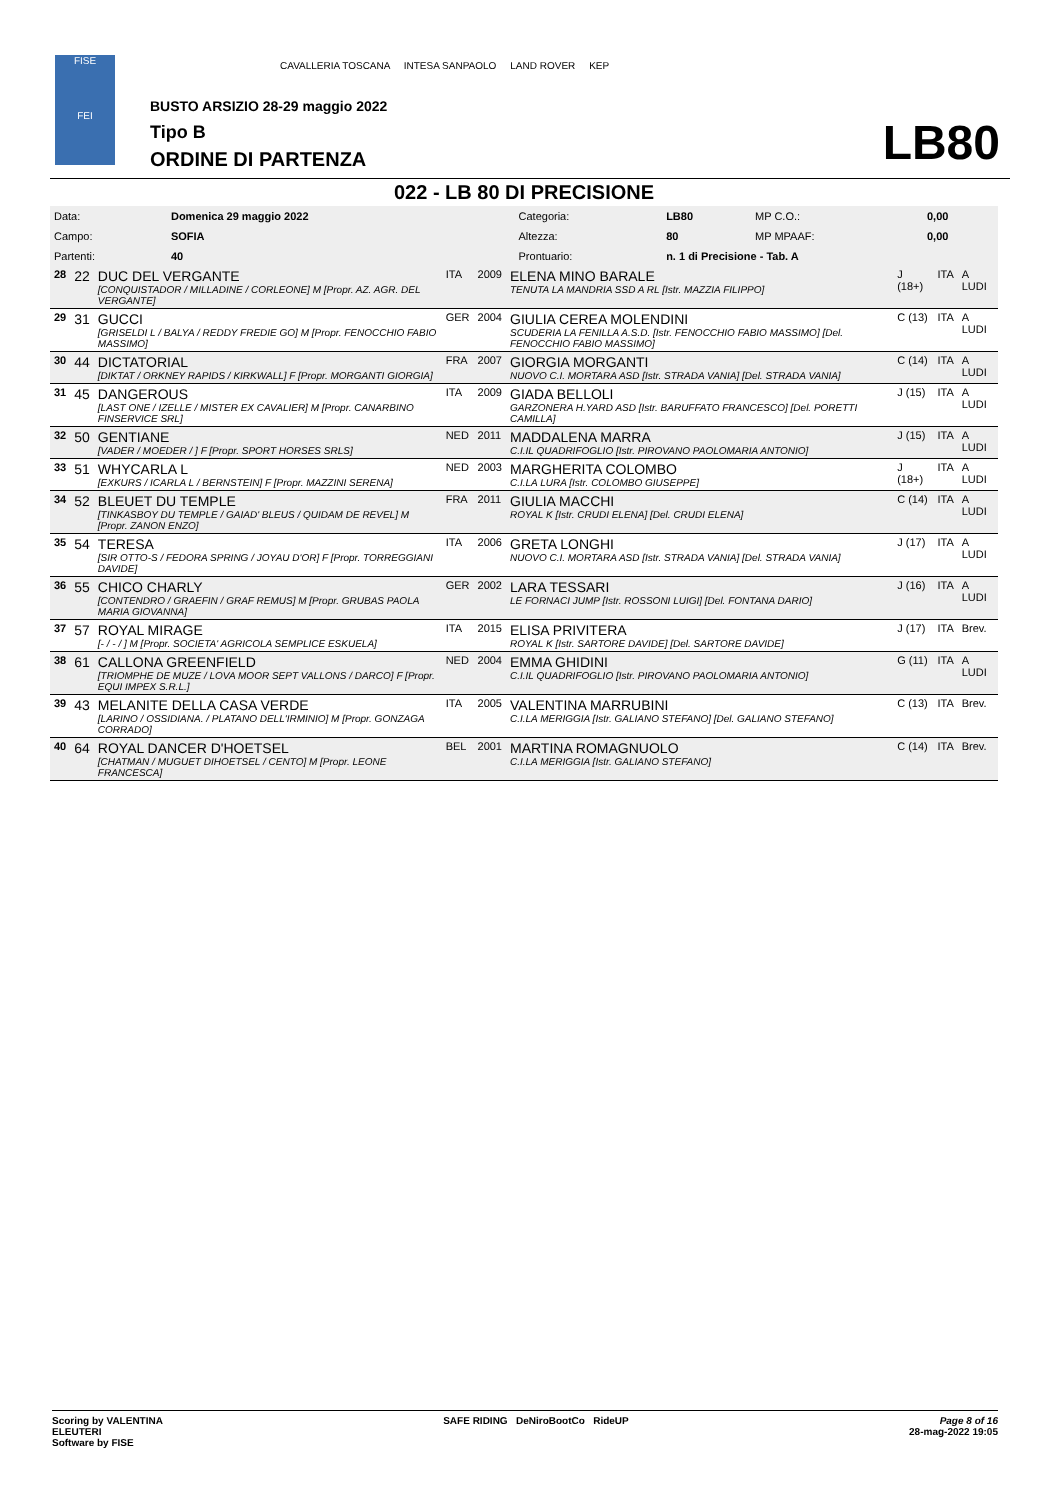FISE
FEI
CAVALLERIA TOSCANA INTESA SANPAOLO LAND ROVER KEP
BUSTO ARSIZIO 28-29 maggio 2022
Tipo B
ORDINE DI PARTENZA LB80
022 - LB 80 DI PRECISIONE
| Data: | Domenica 29 maggio 2022 | Categoria: | LB80 | MP C.O.: | 0,00 |
| Campo: | SOFIA | Altezza: | 80 | MP MPAAF: | 0,00 |
| Partenti: | 40 | Prontuario: | n. 1 di Precisione - Tab. A | | |
| 28 | 22 | DUC DEL VERGANTE [CONQUISTADOR / MILLADINE / CORLEONE] M [Propr. AZ. AGR. DEL VERGANTE] | ITA | 2009 | ELENA MINO BARALE TENUTA LA MANDRIA SSD A RL [Istr. MAZZIA FILIPPO] | J (18+) | ITA | A LUDI |
| 29 | 31 | GUCCI [GRISELDI L / BALYA / REDDY FREDIE GO] M [Propr. FENOCCHIO FABIO MASSIMO] | GER | 2004 | GIULIA CEREA MOLENDINI SCUDERIA LA FENILLA A.S.D. [Istr. FENOCCHIO FABIO MASSIMO] [Del. FENOCCHIO FABIO MASSIMO] | C (13) | ITA | A LUDI |
| 30 | 44 | DICTATORIAL [DIKTAT / ORKNEY RAPIDS / KIRKWALL] F [Propr. MORGANTI GIORGIA] | FRA | 2007 | GIORGIA MORGANTI NUOVO C.I. MORTARA ASD [Istr. STRADA VANIA] [Del. STRADA VANIA] | C (14) | ITA | A LUDI |
| 31 | 45 | DANGEROUS [LAST ONE / IZELLE / MISTER EX CAVALIER] M [Propr. CANARBINO FINSERVICE SRL] | ITA | 2009 | GIADA BELLOLI GARZONERA H.YARD ASD [Istr. BARUFFATO FRANCESCO] [Del. PORETTI CAMILLA] | J (15) | ITA | A LUDI |
| 32 | 50 | GENTIANE [VADER / MOEDER / ] F [Propr. SPORT HORSES SRLS] | NED | 2011 | MADDALENA MARRA C.I.IL QUADRIFOGLIO [Istr. PIROVANO PAOLOMARIA ANTONIO] | J (15) | ITA | A LUDI |
| 33 | 51 | WHYCARLA L [EXKURS / ICARLA L / BERNSTEIN] F [Propr. MAZZINI SERENA] | NED | 2003 | MARGHERITA COLOMBO C.I.LA LURA [Istr. COLOMBO GIUSEPPE] | J (18+) | ITA | A LUDI |
| 34 | 52 | BLEUET DU TEMPLE [TINKASBOY DU TEMPLE / GAIAD' BLEUS / QUIDAM DE REVEL] M [Propr. ZANON ENZO] | FRA | 2011 | GIULIA MACCHI ROYAL K [Istr. CRUDI ELENA] [Del. CRUDI ELENA] | C (14) | ITA | A LUDI |
| 35 | 54 | TERESA [SIR OTTO-S / FEDORA SPRING / JOYAU D'OR] F [Propr. TORREGGIANI DAVIDE] | ITA | 2006 | GRETA LONGHI NUOVO C.I. MORTARA ASD [Istr. STRADA VANIA] [Del. STRADA VANIA] | J (17) | ITA | A LUDI |
| 36 | 55 | CHICO CHARLY [CONTENDRO / GRAEFIN / GRAF REMUS] M [Propr. GRUBAS PAOLA MARIA GIOVANNA] | GER | 2002 | LARA TESSARI LE FORNACI JUMP [Istr. ROSSONI LUIGI] [Del. FONTANA DARIO] | J (16) | ITA | A LUDI |
| 37 | 57 | ROYAL MIRAGE [- / - / ] M [Propr. SOCIETA' AGRICOLA SEMPLICE ESKUELA] | ITA | 2015 | ELISA PRIVITERA ROYAL K [Istr. SARTORE DAVIDE] [Del. SARTORE DAVIDE] | J (17) | ITA | Brev. |
| 38 | 61 | CALLONA GREENFIELD [TRIOMPHE DE MUZE / LOVA MOOR SEPT VALLONS / DARCO] F [Propr. EQUI IMPEX S.R.L.] | NED | 2004 | EMMA GHIDINI C.I.IL QUADRIFOGLIO [Istr. PIROVANO PAOLOMARIA ANTONIO] | G (11) | ITA | A LUDI |
| 39 | 43 | MELANITE DELLA CASA VERDE [LARINO / OSSIDIANA. / PLATANO DELL'IRMINIO] M [Propr. GONZAGA CORRADO] | ITA | 2005 | VALENTINA MARRUBINI C.I.LA MERIGGIA [Istr. GALIANO STEFANO] [Del. GALIANO STEFANO] | C (13) | ITA | Brev. |
| 40 | 64 | ROYAL DANCER D'HOETSEL [CHATMAN / MUGUET DIHOETSEL / CENTO] M [Propr. LEONE FRANCESCA] | BEL | 2001 | MARTINA ROMAGNUOLO C.I.LA MERIGGIA [Istr. GALIANO STEFANO] | C (14) | ITA | Brev. |
Scoring by VALENTINA
ELEUTERI
Software by FISE
SAFE RIDING DeNiroBootCo RideUP
Page 8 of 16
28-mag-2022 19:05